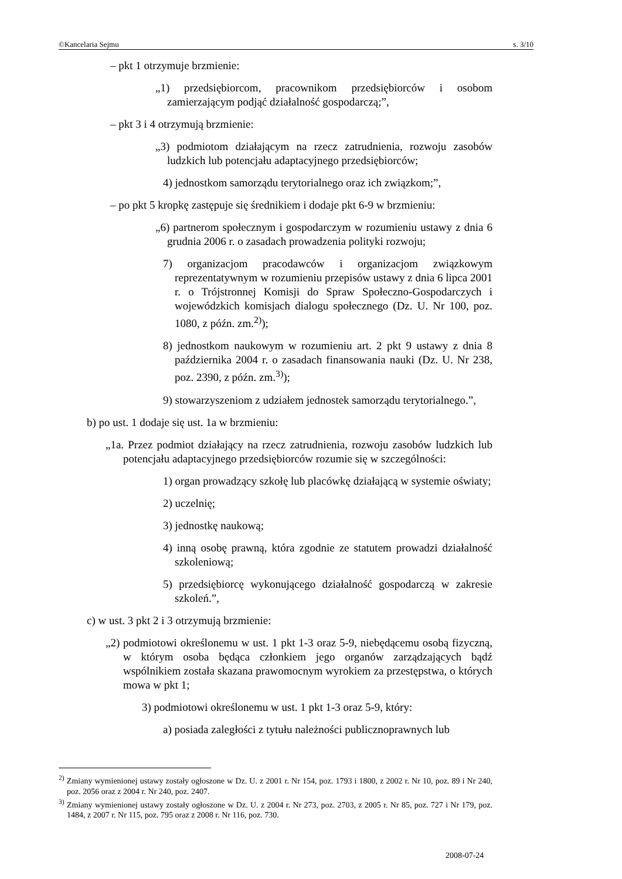©Kancelaria Sejmu s. 3/10
– pkt 1 otrzymuje brzmienie:
„1) przedsiębiorcom, pracownikom przedsiębiorców i osobom zamierzającym podjąć działalność gospodarczą;”,
– pkt 3 i 4 otrzymują brzmienie:
„3) podmiotom działającym na rzecz zatrudnienia, rozwoju zasobów ludzkich lub potencjału adaptacyjnego przedsiębiorców;
4) jednostkom samorządu terytorialnego oraz ich związkom;”,
– po pkt 5 kropkę zastępuje się średnikiem i dodaje pkt 6-9 w brzmieniu:
„6) partnerom społecznym i gospodarczym w rozumieniu ustawy z dnia 6 grudnia 2006 r. o zasadach prowadzenia polityki rozwoju;
7) organizacjom pracodawców i organizacjom związkowym reprezentatywnym w rozumieniu przepisów ustawy z dnia 6 lipca 2001 r. o Trójstronnej Komisji do Spraw Społeczno-Gospodarczych i wojewódzkich komisjach dialogu społecznego (Dz. U. Nr 100, poz. 1080, z późn. zm.<sup>2)</sup>);
8) jednostkom naukowym w rozumieniu art. 2 pkt 9 ustawy z dnia 8 października 2004 r. o zasadach finansowania nauki (Dz. U. Nr 238, poz. 2390, z późn. zm.<sup>3)</sup>);
9) stowarzyszeniom z udziałem jednostek samorządu terytorialnego.”,
b) po ust. 1 dodaje się ust. 1a w brzmieniu:
„1a. Przez podmiot działający na rzecz zatrudnienia, rozwoju zasobów ludzkich lub potencjału adaptacyjnego przedsiębiorców rozumie się w szczególności:
1) organ prowadzący szkołę lub placówkę działającą w systemie oświaty;
2) uczelnię;
3) jednostkę naukową;
4) inną osobę prawną, która zgodnie ze statutem prowadzi działalność szkoleniową;
5) przedsiębiorcę wykonującego działalność gospodarczą w zakresie szkoleń.”,
c) w ust. 3 pkt 2 i 3 otrzymują brzmienie:
„2) podmiotowi określonemu w ust. 1 pkt 1-3 oraz 5-9, niebędącemu osobą fizyczną, w którym osoba będąca członkiem jego organów zarządzających bądź wspólnikiem została skazana prawomocnym wyrokiem za przestępstwa, o których mowa w pkt 1;
3) podmiotowi określonemu w ust. 1 pkt 1-3 oraz 5-9, który:
a) posiada zaległości z tytułu należności publicznoprawnych lub
<sup>2)</sup> Zmiany wymienionej ustawy zostały ogłoszone w Dz. U. z 2001 r. Nr 154, poz. 1793 i 1800, z 2002 r. Nr 10, poz. 89 i Nr 240, poz. 2056 oraz z 2004 r. Nr 240, poz. 2407.
<sup>3)</sup> Zmiany wymienionej ustawy zostały ogłoszone w Dz. U. z 2004 r. Nr 273, poz. 2703, z 2005 r. Nr 85, poz. 727 i Nr 179, poz. 1484, z 2007 r. Nr 115, poz. 795 oraz z 2008 r. Nr 116, poz. 730.
2008-07-24